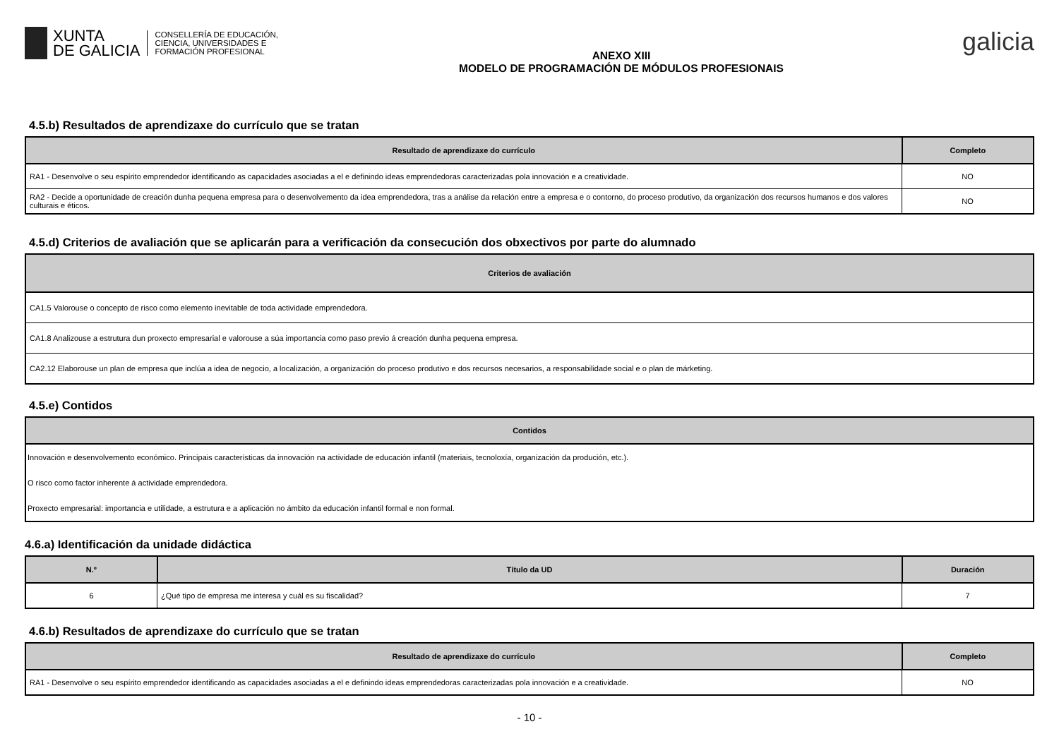XUNTA
DE GALICIA
CONSELLERÍA DE EDUCACIÓN,
CIENCIA, UNIVERSIDADES E
FORMACIÓN PROFESIONAL
ANEXO XIII
MODELO DE PROGRAMACIÓN DE MÓDULOS PROFESIONAIS
galicia
4.5.b) Resultados de aprendizaxe do currículo que se tratan
| Resultado de aprendizaxe do currículo | Completo |
| --- | --- |
| RA1 - Desenvolve o seu espírito emprendedor identificando as capacidades asociadas a el e definindo ideas emprendedoras caracterizadas pola innovación e a creatividade. | NO |
| RA2 - Decide a oportunidade de creación dunha pequena empresa para o desenvolvemento da idea emprendedora, tras a análise da relación entre a empresa e o contorno, do proceso produtivo, da organización dos recursos humanos e dos valores culturais e éticos. | NO |
4.5.d) Criterios de avaliación que se aplicarán para a verificación da consecución dos obxectivos por parte do alumnado
| Criterios de avaliación |
| --- |
| CA1.5 Valorouse o concepto de risco como elemento inevitable de toda actividade emprendedora. |
| CA1.8 Analizouse a estrutura dun proxecto empresarial e valorouse a súa importancia como paso previo á creación dunha pequena empresa. |
| CA2.12 Elaborouse un plan de empresa que inclúa a idea de negocio, a localización, a organización do proceso produtivo e dos recursos necesarios, a responsabilidade social e o plan de márketing. |
4.5.e) Contidos
| Contidos |
| --- |
| Innovación e desenvolvemento económico. Principais características da innovación na actividade de educación infantil (materiais, tecnoloxía, organización da produción, etc.). |
| O risco como factor inherente á actividade emprendedora. |
| Proxecto empresarial: importancia e utilidade, a estrutura e a aplicación no ámbito da educación infantil formal e non formal. |
4.6.a) Identificación da unidade didáctica
| N.º | Título da UD | Duración |
| --- | --- | --- |
| 6 | ¿Qué tipo de empresa me interesa y cuál es su fiscalidad? | 7 |
4.6.b) Resultados de aprendizaxe do currículo que se tratan
| Resultado de aprendizaxe do currículo | Completo |
| --- | --- |
| RA1 - Desenvolve o seu espírito emprendedor identificando as capacidades asociadas a el e definindo ideas emprendedoras caracterizadas pola innovación e a creatividade. | NO |
- 10 -